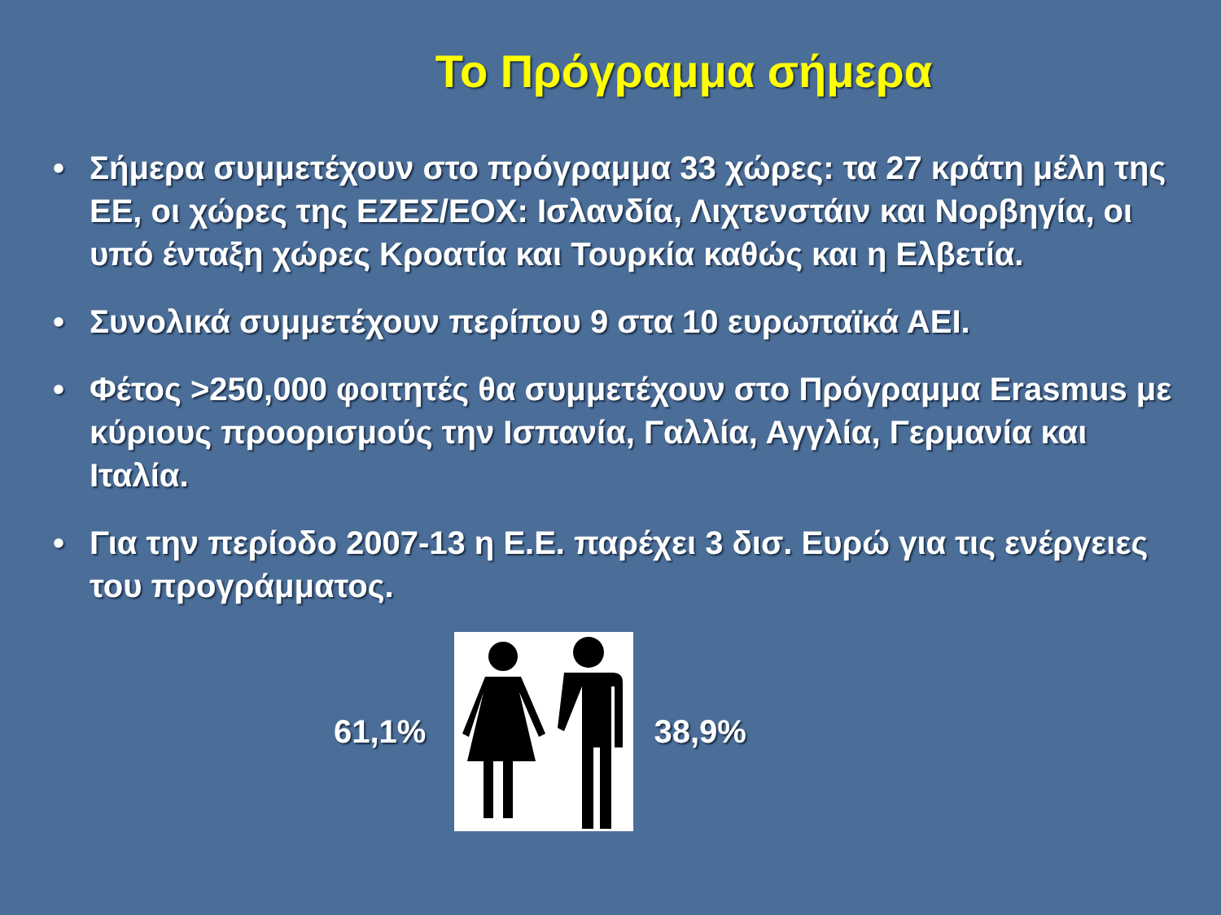Το Πρόγραμμα σήμερα
• Σήμερα συμμετέχουν στο πρόγραμμα 33 χώρες: τα 27 κράτη μέλη της ΕΕ, οι χώρες της ΕΖΕΣ/ΕΟΧ: Ισλανδία, Λιχτενστάιν και Νορβηγία, οι υπό ένταξη χώρες Κροατία και Τουρκία καθώς και η Ελβετία.
• Συνολικά συμμετέχουν περίπου 9 στα 10 ευρωπαϊκά ΑΕΙ.
• Φέτος >250,000 φοιτητές θα συμμετέχουν στο Πρόγραμμα Erasmus με κύριους προορισμούς την Ισπανία, Γαλλία, Αγγλία, Γερμανία και Ιταλία.
• Για την περίοδο 2007-13 η Ε.Ε. παρέχει 3 δισ. Ευρώ για τις ενέργειες του προγράμματος.
61,1% 38,9%